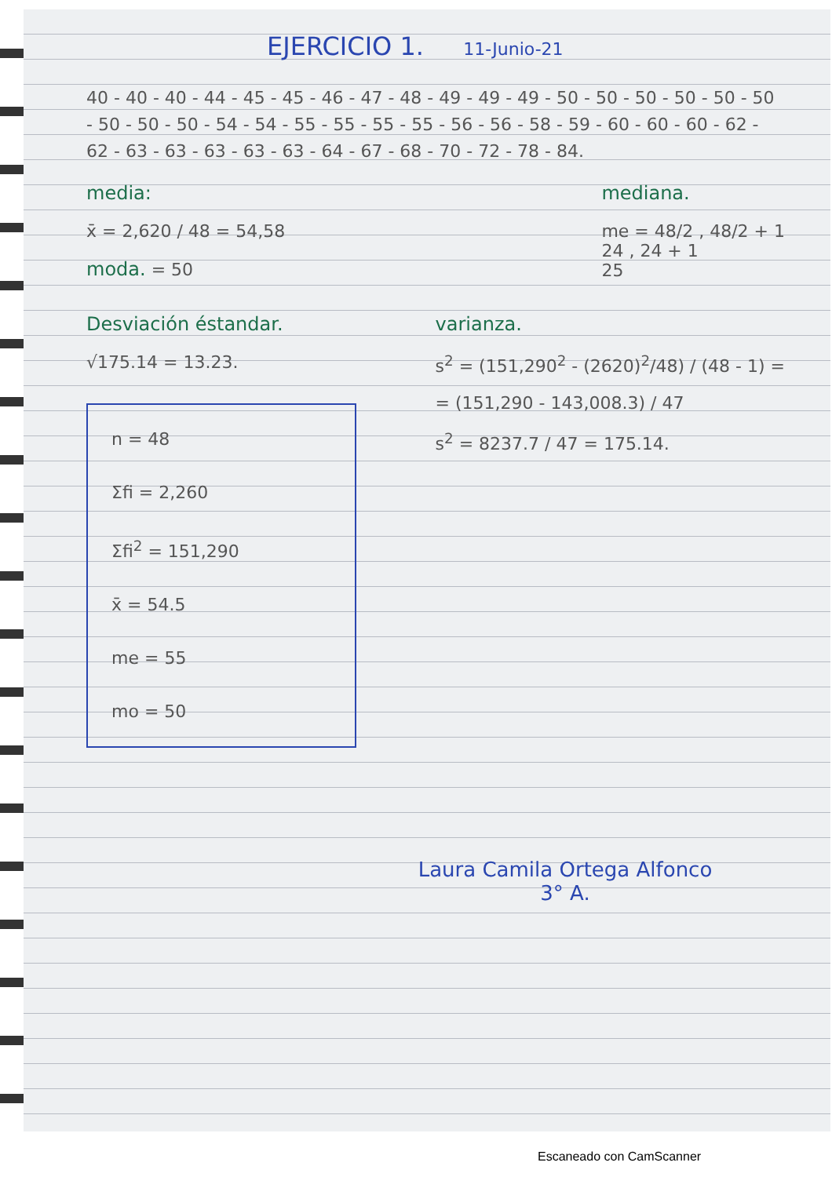EJERCICIO 1. 11-Junio-21
40 - 40 - 40 - 44 - 45 - 45 - 46 - 47 - 48 - 49 - 49 - 49 - 50 - 50 - 50 - 50 - 50 - 50 - 50 - 50 - 50 - 54 - 54 - 55 - 55 - 55 - 55 - 56 - 56 - 58 - 59 - 60 - 60 - 60 - 62 - 62 - 63 - 63 - 63 - 63 - 63 - 64 - 67 - 68 - 70 - 72 - 78 - 84.
media:
x̄ = 2,620 / 48 = 54,58
moda. = 50
mediana.
me = 48/2 , 48/2 + 1
24 , 24 + 1
25
Desviación éstandar.
√175.14 = 13.23.
n = 48
Σfi = 2,260
Σfi<sup>2</sup> = 151,290
x̄ = 54.5
me = 55
mo = 50
varianza.
s<sup>2</sup> = (151,290<sup>2</sup> - (2620)<sup>2</sup>/48) / (48 - 1) =
= (151,290 - 143,008.3) / 47
s<sup>2</sup> = 8237.7 / 47 = 175.14.
Laura Camila Ortega Alfonco
3° A.
Escaneado con CamScanner